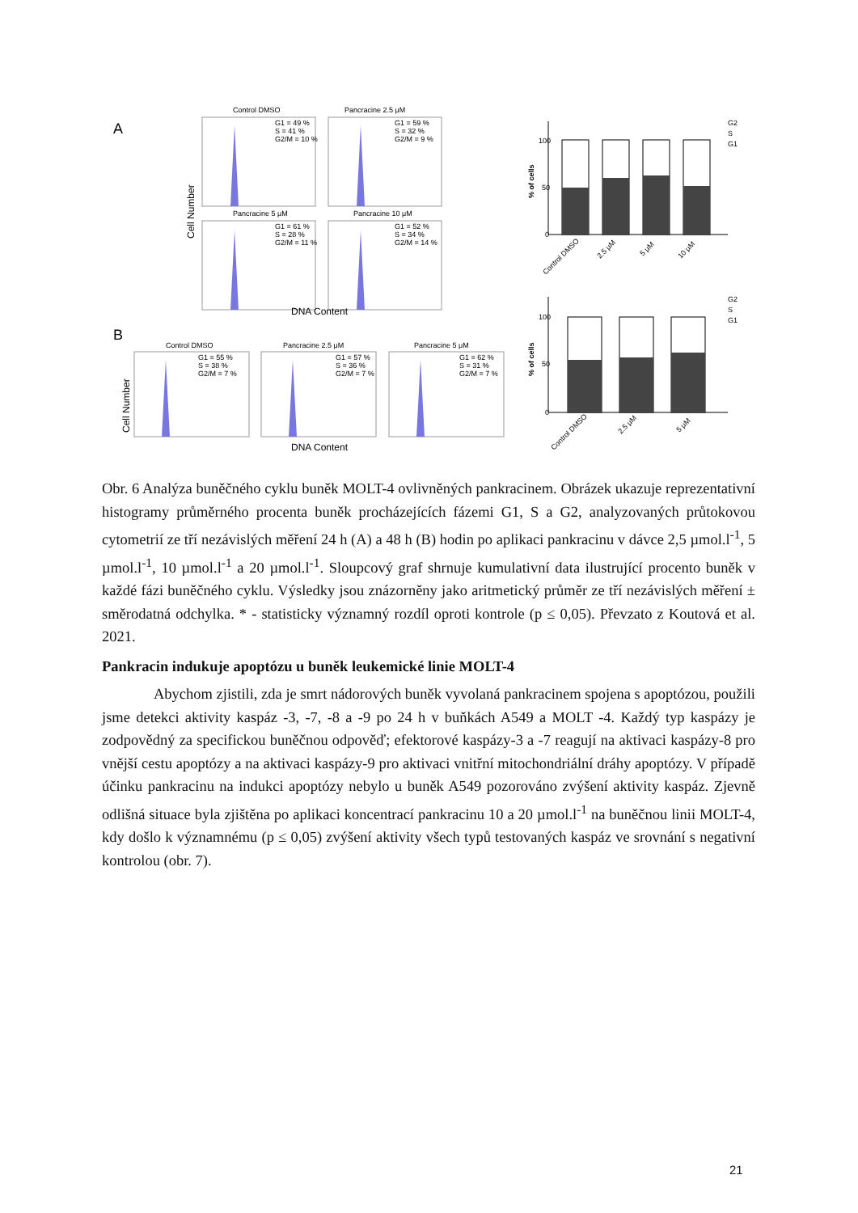A
B
Control DMSO
Pancracine 2.5 μM
Pancracine 5 μM
Pancracine 10 μM
Control DMSO
Pancracine 2.5 μM
Pancracine 5 μM
G1 = 49 %
S = 41 %
G2/M = 10 %
G1 = 59 %
S = 32 %
G2/M = 9 %
G1 = 61 %
S = 28 %
G2/M = 11 %
G1 = 52 %
S = 34 %
G2/M = 14 %
G1 = 55 %
S = 38 %
G2/M = 7 %
G1 = 57 %
S = 36 %
G2/M = 7 %
G1 = 62 %
S = 31 %
G2/M = 7 %
DNA Content
DNA Content
Cell Number
Cell Number
100
50
0
100
50
0
% of cells
% of cells
G2
S
G1
G2
S
G1
Control DMSO
2.5 μM
5 μM
10 μM
Control DMSO
2.5 μM
5 μM
Obr. 6 Analýza buněčného cyklu buněk MOLT-4 ovlivněných pankracinem. Obrázek ukazuje reprezentativní histogramy průměrného procenta buněk procházejících fázemi G1, S a G2, analyzovaných průtokovou cytometrií ze tří nezávislých měření 24 h (A) a 48 h (B) hodin po aplikaci pankracinu v dávce 2,5 µmol.l<sup>-1</sup>, 5 µmol.l<sup>-1</sup>, 10 µmol.l<sup>-1</sup> a 20 µmol.l<sup>-1</sup>. Sloupcový graf shrnuje kumulativní data ilustrující procento buněk v každé fázi buněčného cyklu. Výsledky jsou znázorněny jako aritmetický průměr ze tří nezávislých měření ± směrodatná odchylka. * - statisticky významný rozdíl oproti kontrole (p ≤ 0,05). Převzato z Koutová et al. 2021.
Pankracin indukuje apoptózu u buněk leukemické linie MOLT-4
Abychom zjistili, zda je smrt nádorových buněk vyvolaná pankracinem spojena s apoptózou, použili jsme detekci aktivity kaspáz -3, -7, -8 a -9 po 24 h v buňkách A549 a MOLT -4. Každý typ kaspázy je zodpovědný za specifickou buněčnou odpověď; efektorové kaspázy-3 a -7 reagují na aktivaci kaspázy-8 pro vnější cestu apoptózy a na aktivaci kaspázy-9 pro aktivaci vnitřní mitochondriální dráhy apoptózy. V případě účinku pankracinu na indukci apoptózy nebylo u buněk A549 pozorováno zvýšení aktivity kaspáz. Zjevně odlišná situace byla zjištěna po aplikaci koncentrací pankracinu 10 a 20 µmol.l<sup>-1</sup> na buněčnou linii MOLT-4, kdy došlo k významnému (p ≤ 0,05) zvýšení aktivity všech typů testovaných kaspáz ve srovnání s negativní kontrolou (obr. 7).
21